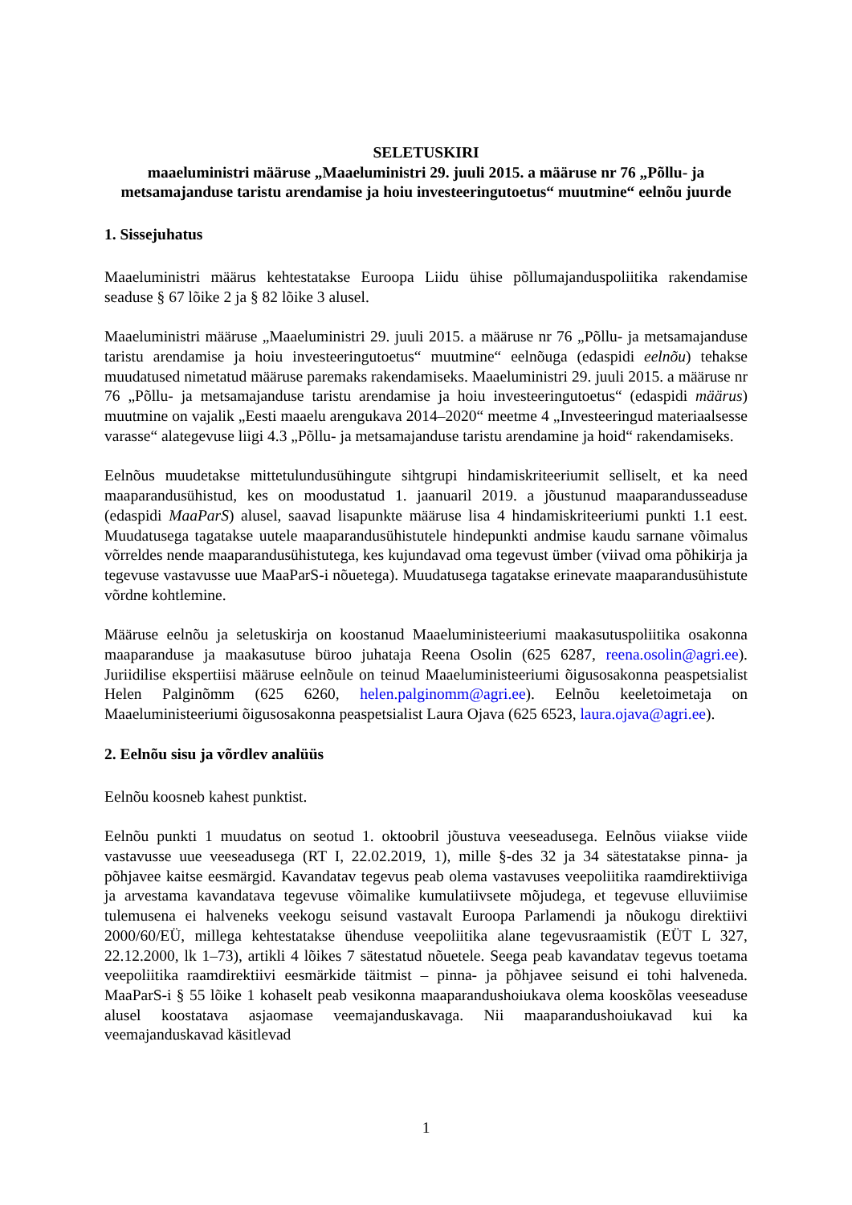SELETUSKIRI
maaeluministri määruse „Maaeluministri 29. juuli 2015. a määruse nr 76 „Põllu- ja metsamajanduse taristu arendamise ja hoiu investeeringutoetus“ muutmine“ eelnõu juurde
1. Sissejuhatus
Maaeluministri määrus kehtestatakse Euroopa Liidu ühise põllumajanduspoliitika rakendamise seaduse § 67 lõike 2 ja § 82 lõike 3 alusel.
Maaeluministri määruse „Maaeluministri 29. juuli 2015. a määruse nr 76 „Põllu- ja metsamajanduse taristu arendamise ja hoiu investeeringutoetus“ muutmine“ eelnõuga (edaspidi eelnõu) tehakse muudatused nimetatud määruse paremaks rakendamiseks. Maaeluministri 29. juuli 2015. a määruse nr 76 „Põllu- ja metsamajanduse taristu arendamise ja hoiu investeeringutoetus“ (edaspidi määrus) muutmine on vajalik „Eesti maaelu arengukava 2014–2020“ meetme 4 „Investeeringud materiaalsesse varasse“ alategevuse liigi 4.3 „Põllu- ja metsamajanduse taristu arendamine ja hoid“ rakendamiseks.
Eelnõus muudetakse mittetulundusühingute sihtgrupi hindamiskriteeriumit selliselt, et ka need maaparandusühistud, kes on moodustatud 1. jaanuaril 2019. a jõustunud maaparandusseaduse (edaspidi MaaParS) alusel, saavad lisapunkte määruse lisa 4 hindamiskriteeriumi punkti 1.1 eest. Muudatusega tagatakse uutele maaparandusühistutele hindepunkti andmise kaudu sarnane võimalus võrreldes nende maaparandusühistutega, kes kujundavad oma tegevust ümber (viivad oma põhikirja ja tegevuse vastavusse uue MaaParS-i nõuetega). Muudatusega tagatakse erinevate maaparandusühistute võrdne kohtlemine.
Määruse eelnõu ja seletuskirja on koostanud Maaeluministeeriumi maakasutuspoliitika osakonna maaparanduse ja maakasutuse büroo juhataja Reena Osolin (625 6287, reena.osolin@agri.ee). Juriidilise ekspertiisi määruse eelnõule on teinud Maaeluministeeriumi õigusosakonna peaspetsialist Helen Palginõmm (625 6260, helen.palginomm@agri.ee). Eelnõu keeletoimetaja on Maaeluministeeriumi õigusosakonna peaspetsialist Laura Ojava (625 6523, laura.ojava@agri.ee).
2. Eelnõu sisu ja võrdlev analüüs
Eelnõu koosneb kahest punktist.
Eelnõu punkti 1 muudatus on seotud 1. oktoobril jõustuva veeseadusega. Eelnõus viiakse viide vastavusse uue veeseadusega (RT I, 22.02.2019, 1), mille §-des 32 ja 34 sätestatakse pinna- ja põhjavee kaitse eesmärgid. Kavandatav tegevus peab olema vastavuses veepoliitika raamdirektiiviga ja arvestama kavandatava tegevuse võimalike kumulatiivsete mõjudega, et tegevuse elluviimise tulemusena ei halveneks veekogu seisund vastavalt Euroopa Parlamendi ja nõukogu direktiivi 2000/60/EÜ, millega kehtestatakse ühenduse veepoliitika alane tegevusraamistik (EÜT L 327, 22.12.2000, lk 1–73), artikli 4 lõikes 7 sätestatud nõuetele. Seega peab kavandatav tegevus toetama veepoliitika raamdirektiivi eesmärkide täitmist – pinna- ja põhjavee seisund ei tohi halveneda. MaaParS-i § 55 lõike 1 kohaselt peab vesikonna maaparandushoiukava olema kooskõlas veeseaduse alusel koostatava asjaomase veemajanduskavaga. Nii maaparandushoiukavad kui ka veemajanduskavad käsitlevad
1